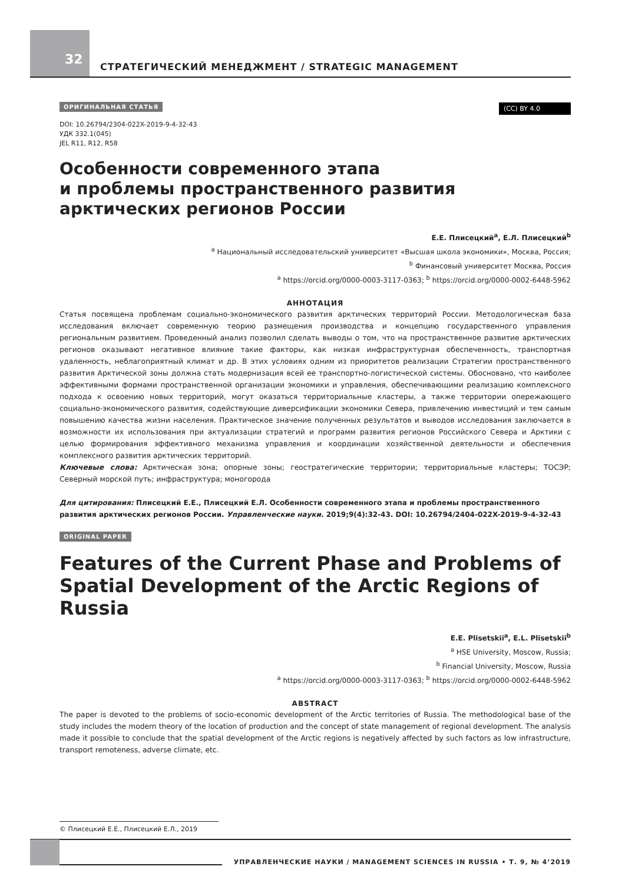32
СТРАТЕГИЧЕСКИЙ МЕНЕДЖМЕНТ / STRATEGIC MANAGEMENT
ОРИГИНАЛЬНАЯ СТАТЬЯ (CC) BY 4.0
DOI: 10.26794/2304-022X-2019-9-4-32-43
УДК 332.1(045)
JEL R11, R12, R58
Особенности современного этапа
и проблемы пространственного развития арктических регионов России
Е.Е. Плисецкий<sup>a</sup>, Е.Л. Плисецкий<sup>b</sup>
<sup>a</sup> Национальный исследовательский университет «Высшая школа экономики», Москва, Россия;
<sup>b</sup> Финансовый университет Москва, Россия
<sup>a</sup> https://orcid.org/0000-0003-3117-0363; <sup>b</sup> https://orcid.org/0000-0002-6448-5962
АННОТАЦИЯ
Статья посвящена проблемам социально-экономического развития арктических территорий России. Методологическая база исследования включает современную теорию размещения производства и концепцию государственного управления региональным развитием. Проведенный анализ позволил сделать выводы о том, что на пространственное развитие арктических регионов оказывают негативное влияние такие факторы, как низкая инфраструктурная обеспеченность, транспортная удаленность, неблагоприятный климат и др. В этих условиях одним из приоритетов реализации Стратегии пространственного развития Арктической зоны должна стать модернизация всей ее транспортно-логистической системы. Обосновано, что наиболее эффективными формами пространственной организации экономики и управления, обеспечивающими реализацию комплексного подхода к освоению новых территорий, могут оказаться территориальные кластеры, а также территории опережающего социально-экономического развития, содействующие диверсификации экономики Севера, привлечению инвестиций и тем самым повышению качества жизни населения. Практическое значение полученных результатов и выводов исследования заключается в возможности их использования при актуализации стратегий и программ развития регионов Российского Севера и Арктики с целью формирования эффективного механизма управления и координации хозяйственной деятельности и обеспечения комплексного развития арктических территорий.
Ключевые слова: Арктическая зона; опорные зоны; геостратегические территории; территориальные кластеры; ТОСЭР; Северный морской путь; инфраструктура; моногорода
Для цитирования: Плисецкий Е.Е., Плисецкий Е.Л. Особенности современного этапа и проблемы пространственного развития арктических регионов России. Управленческие науки. 2019;9(4):32-43. DOI: 10.26794/2404-022X-2019-9-4-32-43
ORIGINAL PAPER
Features of the Current Phase and Problems of Spatial Development of the Arctic Regions of Russia
E.E. Plisetskii<sup>a</sup>, E.L. Plisetskii<sup>b</sup>
<sup>a</sup> HSE University, Moscow, Russia;
<sup>b</sup> Financial University, Moscow, Russia
<sup>a</sup> https://orcid.org/0000-0003-3117-0363; <sup>b</sup> https://orcid.org/0000-0002-6448-5962
ABSTRACT
The paper is devoted to the problems of socio-economic development of the Arctic territories of Russia. The methodological base of the study includes the modern theory of the location of production and the concept of state management of regional development. The analysis made it possible to conclude that the spatial development of the Arctic regions is negatively affected by such factors as low infrastructure, transport remoteness, adverse climate, etc.
© Плисецкий Е.Е., Плисецкий Е.Л., 2019
УПРАВЛЕНЧЕСКИЕ НАУКИ / MANAGEMENT SCIENCES IN RUSSIA • Т. 9, № 4’2019